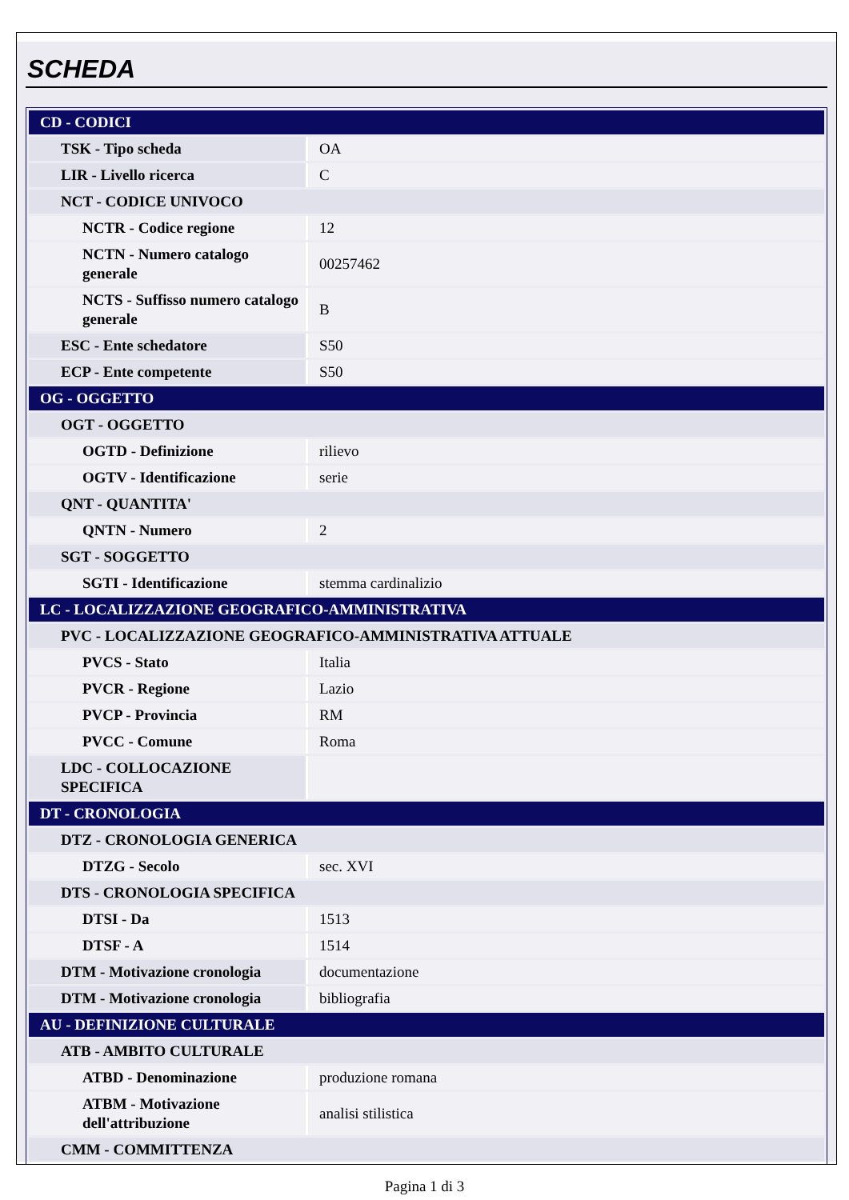SCHEDA
| CD - CODICI | |
| TSK - Tipo scheda | OA |
| LIR - Livello ricerca | C |
| NCT - CODICE UNIVOCO | |
| NCTR - Codice regione | 12 |
| NCTN - Numero catalogo generale | 00257462 |
| NCTS - Suffisso numero catalogo generale | B |
| ESC - Ente schedatore | S50 |
| ECP - Ente competente | S50 |
| OG - OGGETTO | |
| OGT - OGGETTO | |
| OGTD - Definizione | rilievo |
| OGTV - Identificazione | serie |
| QNT - QUANTITA' | |
| QNTN - Numero | 2 |
| SGT - SOGGETTO | |
| SGTI - Identificazione | stemma cardinalizio |
| LC - LOCALIZZAZIONE GEOGRAFICO-AMMINISTRATIVA | |
| PVC - LOCALIZZAZIONE GEOGRAFICO-AMMINISTRATIVA ATTUALE | |
| PVCS - Stato | Italia |
| PVCR - Regione | Lazio |
| PVCP - Provincia | RM |
| PVCC - Comune | Roma |
| LDC - COLLOCAZIONE SPECIFICA | |
| DT - CRONOLOGIA | |
| DTZ - CRONOLOGIA GENERICA | |
| DTZG - Secolo | sec. XVI |
| DTS - CRONOLOGIA SPECIFICA | |
| DTSI - Da | 1513 |
| DTSF - A | 1514 |
| DTM - Motivazione cronologia | documentazione |
| DTM - Motivazione cronologia | bibliografia |
| AU - DEFINIZIONE CULTURALE | |
| ATB - AMBITO CULTURALE | |
| ATBD - Denominazione | produzione romana |
| ATBM - Motivazione dell'attribuzione | analisi stilistica |
| CMM - COMMITTENZA | |
Pagina 1 di 3